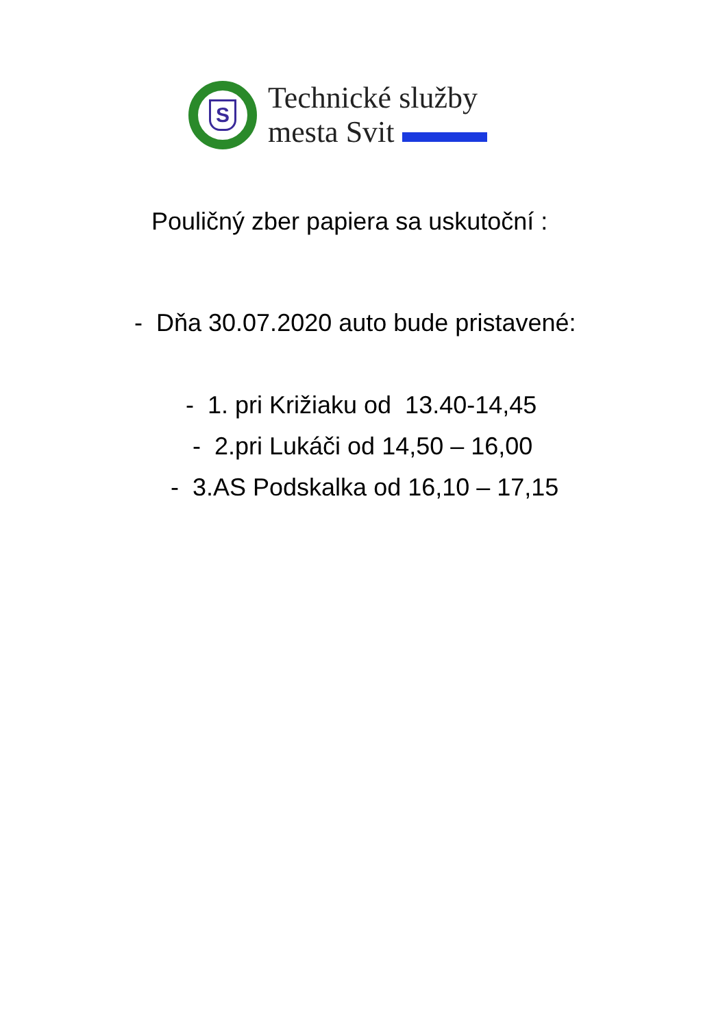S
Technické služby
mesta Svit
Pouličný zber papiera sa uskutoční :
- Dňa 30.07.2020 auto bude pristavené:
- 1. pri Križiaku od 13.40-14,45
- 2.pri Lukáči od 14,50 – 16,00
- 3.AS Podskalka od 16,10 – 17,15